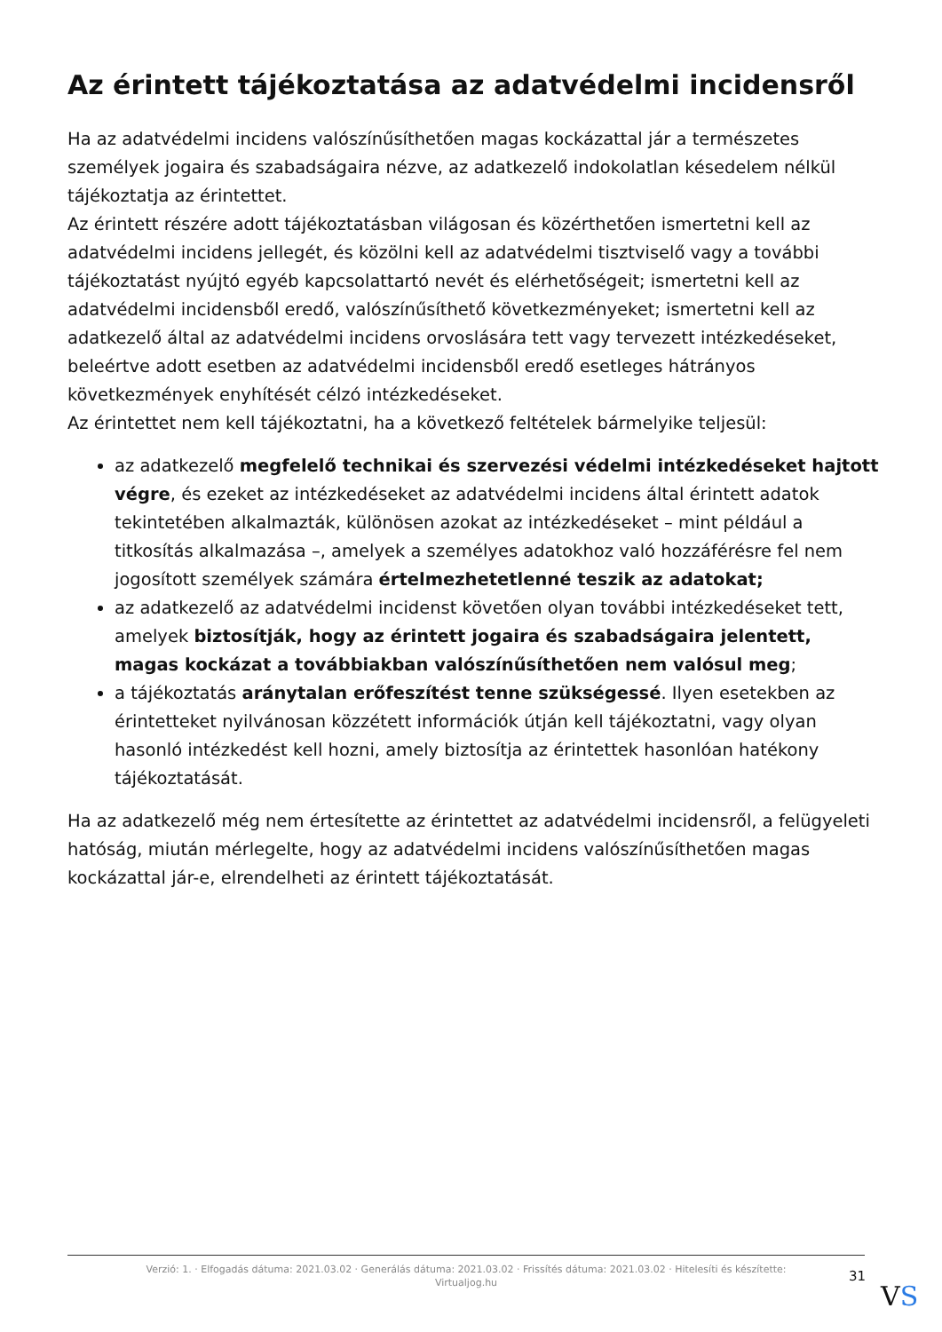Az érintett tájékoztatása az adatvédelmi incidensről
Ha az adatvédelmi incidens valószínűsíthetően magas kockázattal jár a természetes személyek jogaira és szabadságaira nézve, az adatkezelő indokolatlan késedelem nélkül tájékoztatja az érintettet.
Az érintett részére adott tájékoztatásban világosan és közérthetően ismertetni kell az adatvédelmi incidens jellegét, és közölni kell az adatvédelmi tisztviselő vagy a további tájékoztatást nyújtó egyéb kapcsolattartó nevét és elérhetőségeit; ismertetni kell az adatvédelmi incidensből eredő, valószínűsíthető következményeket; ismertetni kell az adatkezelő által az adatvédelmi incidens orvoslására tett vagy tervezett intézkedéseket, beleértve adott esetben az adatvédelmi incidensből eredő esetleges hátrányos következmények enyhítését célzó intézkedéseket.
Az érintettet nem kell tájékoztatni, ha a következő feltételek bármelyike teljesül:
az adatkezelő megfelelő technikai és szervezési védelmi intézkedéseket hajtott végre, és ezeket az intézkedéseket az adatvédelmi incidens által érintett adatok tekintetében alkalmazták, különösen azokat az intézkedéseket – mint például a titkosítás alkalmazása –, amelyek a személyes adatokhoz való hozzáférésre fel nem jogosított személyek számára értelmezhetetlenné teszik az adatokat;
az adatkezelő az adatvédelmi incidenst követően olyan további intézkedéseket tett, amelyek biztosítják, hogy az érintett jogaira és szabadságaira jelentett, magas kockázat a továbbiakban valószínűsíthetően nem valósul meg;
a tájékoztatás aránytalan erőfeszítést tenne szükségessé. Ilyen esetekben az érintetteket nyilvánosan közzétett információk útján kell tájékoztatni, vagy olyan hasonló intézkedést kell hozni, amely biztosítja az érintettek hasonlóan hatékony tájékoztatását.
Ha az adatkezelő még nem értesítette az érintettet az adatvédelmi incidensről, a felügyeleti hatóság, miután mérlegelte, hogy az adatvédelmi incidens valószínűsíthetően magas kockázattal jár-e, elrendelheti az érintett tájékoztatását.
Verzió: 1. · Elfogadás dátuma: 2021.03.02 · Generálás dátuma: 2021.03.02 · Frissítés dátuma: 2021.03.02 · Hitelesíti és készítette:
Virtualjog.hu
31
VS